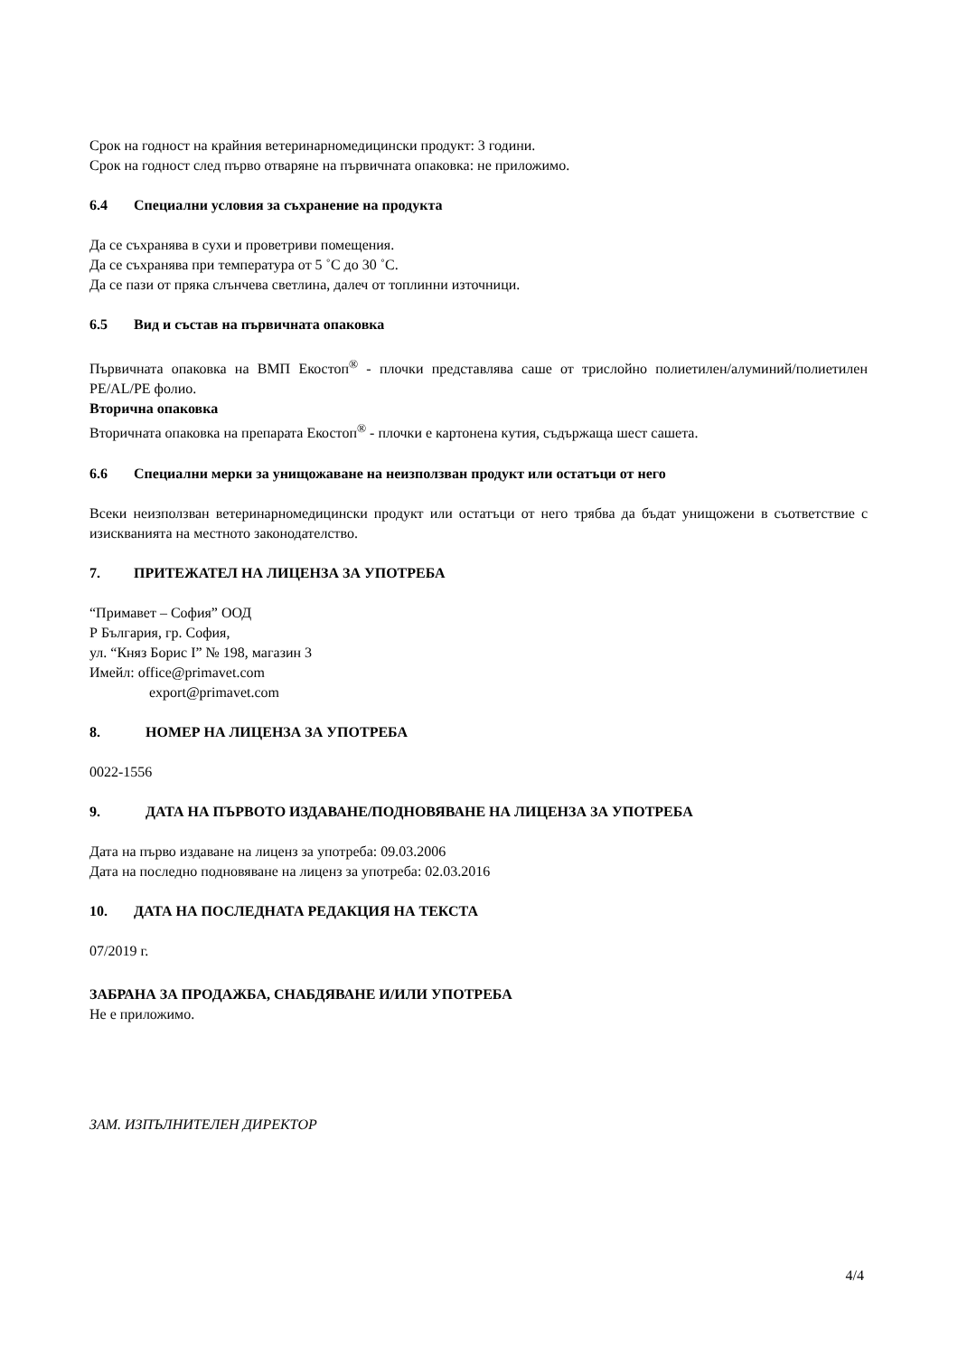Срок на годност на крайния ветеринарномедицински продукт: 3 години.
Срок на годност след първо отваряне на първичната опаковка: не приложимо.
6.4 Специални условия за съхранение на продукта
Да се съхранява в сухи и проветриви помещения.
Да се съхранява при температура от 5 ˚C до 30 ˚C.
Да се пази от пряка слънчева светлина, далеч от топлинни източници.
6.5 Вид и състав на първичната опаковка
Първичната опаковка на ВМП Екостоп<sup>®</sup> - плочки представлява саше от трислойно полиетилен/алуминий/полиетилен PE/AL/PE фолио.
Вторична опаковка
Вторичната опаковка на препарата Екостоп<sup>®</sup> - плочки е картонена кутия, съдържаща шест сашета.
6.6 Специални мерки за унищожаване на неизползван продукт или остатъци от него
Всеки неизползван ветеринарномедицински продукт или остатъци от него трябва да бъдат унищожени в съответствие с изискванията на местното законодателство.
7. ПРИТЕЖАТЕЛ НА ЛИЦЕНЗА ЗА УПОТРЕБА
“Примавет – София” ООД
Р България, гр. София,
ул. “Княз Борис I” № 198, магазин 3
Имейл: office@primavet.com
export@primavet.com
8. НОМЕР НА ЛИЦЕНЗА ЗА УПОТРЕБА
0022-1556
9. ДАТА НА ПЪРВОТО ИЗДАВАНЕ/ПОДНОВЯВАНЕ НА ЛИЦЕНЗА ЗА УПОТРЕБА
Дата на първо издаване на лиценз за употреба: 09.03.2006
Дата на последно подновяване на лиценз за употреба: 02.03.2016
10. ДАТА НА ПОСЛЕДНАТА РЕДАКЦИЯ НА ТЕКСТА
07/2019 г.
ЗАБРАНА ЗА ПРОДАЖБА, СНАБДЯВАНЕ И/ИЛИ УПОТРЕБА
Не е приложимо.
ЗАМ. ИЗПЪЛНИТЕЛЕН ДИРЕКТОР
4/4